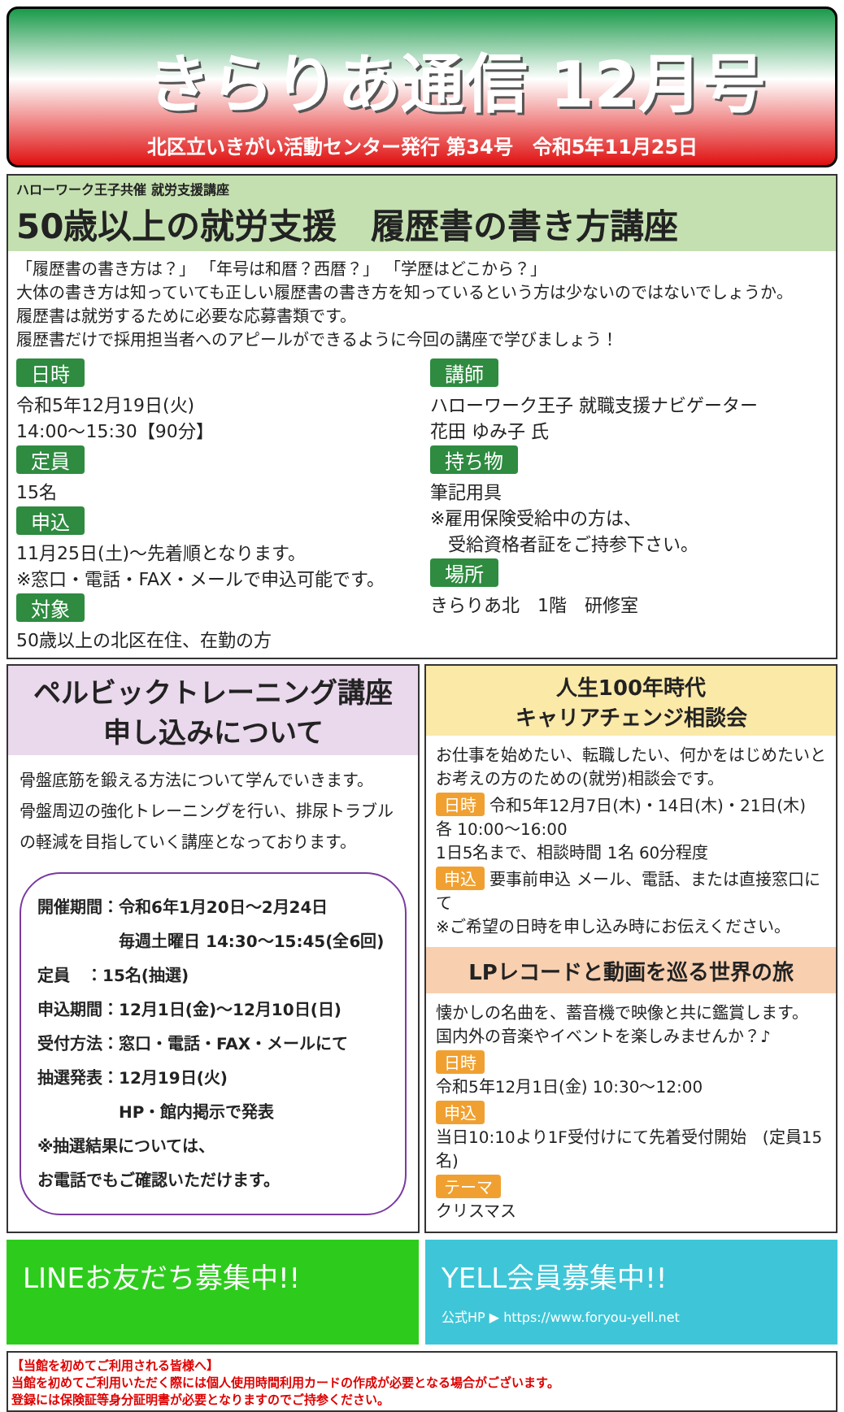きらりあ通信 12月号
北区立いきがい活動センター発行 第34号　令和5年11月25日
ハローワーク王子共催 就労支援講座
50歳以上の就労支援　履歴書の書き方講座
「履歴書の書き方は？」 「年号は和暦？西暦？」 「学歴はどこから？」
大体の書き方は知っていても正しい履歴書の書き方を知っているという方は少ないのではないでしょうか。
履歴書は就労するために必要な応募書類です。
履歴書だけで採用担当者へのアピールができるように今回の講座で学びましょう！
日時
令和5年12月19日(火)
14:00〜15:30【90分】
定員
15名
申込
11月25日(土)〜先着順となります。
※窓口・電話・FAX・メールで申込可能です。
対象
50歳以上の北区在住、在勤の方
講師
ハローワーク王子 就職支援ナビゲーター
花田 ゆみ子 氏
持ち物
筆記用具
※雇用保険受給中の方は、
　受給資格者証をご持参下さい。
場所
きらりあ北　1階　研修室
ペルビックトレーニング講座
申し込みについて
骨盤底筋を鍛える方法について学んでいきます。
骨盤周辺の強化トレーニングを行い、排尿トラブルの軽減を目指していく講座となっております。
開催期間：令和6年1月20日〜2月24日
　　　　　毎週土曜日 14:30〜15:45(全6回)
定員　：15名(抽選)
申込期間：12月1日(金)〜12月10日(日)
受付方法：窓口・電話・FAX・メールにて
抽選発表：12月19日(火)
　　　　　HP・館内掲示で発表
※抽選結果については、
お電話でもご確認いただけます。
人生100年時代
キャリアチェンジ相談会
お仕事を始めたい、転職したい、何かをはじめたいとお考えの方のための(就労)相談会です。
日時 令和5年12月7日(木)・14日(木)・21日(木)
各 10:00〜16:00
1日5名まで、相談時間 1名 60分程度
申込 要事前申込 メール、電話、または直接窓口にて
※ご希望の日時を申し込み時にお伝えください。
LPレコードと動画を巡る世界の旅
懐かしの名曲を、蓄音機で映像と共に鑑賞します。
国内外の音楽やイベントを楽しみませんか？♪
日時
令和5年12月1日(金) 10:30〜12:00
申込
当日10:10より1F受付けにて先着受付開始　(定員15名)
テーマ
クリスマス
LINEお友だち募集中!! YELL会員募集中!!
公式HP ▶ https://www.foryou-yell.net
【当館を初めてご利用される皆様へ】
当館を初めてご利用いただく際には個人使用時間利用カードの作成が必要となる場合がございます。
登録には保険証等身分証明書が必要となりますのでご持参ください。